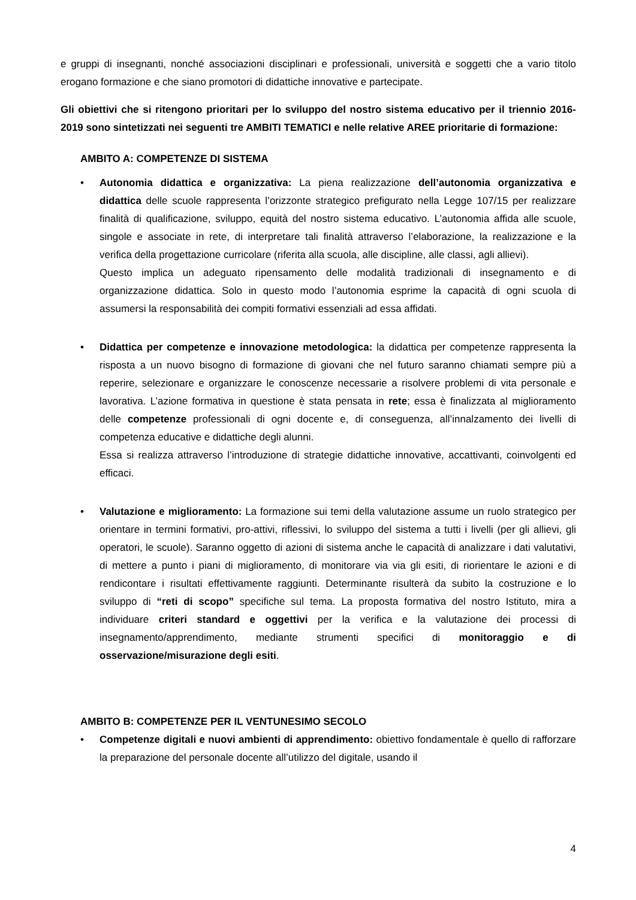e gruppi di insegnanti, nonché associazioni disciplinari e professionali, università e soggetti che a vario titolo erogano formazione e che siano promotori di didattiche innovative e partecipate.
Gli obiettivi che si ritengono prioritari per lo sviluppo del nostro sistema educativo per il triennio 2016-2019 sono sintetizzati nei seguenti tre AMBITI TEMATICI e nelle relative AREE prioritarie di formazione:
AMBITO A: COMPETENZE DI SISTEMA
• Autonomia didattica e organizzativa: La piena realizzazione dell’autonomia organizzativa e didattica delle scuole rappresenta l’orizzonte strategico prefigurato nella Legge 107/15 per realizzare finalità di qualificazione, sviluppo, equità del nostro sistema educativo. L’autonomia affida alle scuole, singole e associate in rete, di interpretare tali finalità attraverso l’elaborazione, la realizzazione e la verifica della progettazione curricolare (riferita alla scuola, alle discipline, alle classi, agli allievi).
Questo implica un adeguato ripensamento delle modalità tradizionali di insegnamento e di organizzazione didattica. Solo in questo modo l’autonomia esprime la capacità di ogni scuola di assumersi la responsabilità dei compiti formativi essenziali ad essa affidati.
• Didattica per competenze e innovazione metodologica: la didattica per competenze rappresenta la risposta a un nuovo bisogno di formazione di giovani che nel futuro saranno chiamati sempre più a reperire, selezionare e organizzare le conoscenze necessarie a risolvere problemi di vita personale e lavorativa. L’azione formativa in questione è stata pensata in rete; essa è finalizzata al miglioramento delle competenze professionali di ogni docente e, di conseguenza, all’innalzamento dei livelli di competenza educative e didattiche degli alunni.
Essa si realizza attraverso l’introduzione di strategie didattiche innovative, accattivanti, coinvolgenti ed efficaci.
• Valutazione e miglioramento: La formazione sui temi della valutazione assume un ruolo strategico per orientare in termini formativi, pro-attivi, riflessivi, lo sviluppo del sistema a tutti i livelli (per gli allievi, gli operatori, le scuole). Saranno oggetto di azioni di sistema anche le capacità di analizzare i dati valutativi, di mettere a punto i piani di miglioramento, di monitorare via via gli esiti, di riorientare le azioni e di rendicontare i risultati effettivamente raggiunti. Determinante risulterà da subito la costruzione e lo sviluppo di “reti di scopo” specifiche sul tema. La proposta formativa del nostro Istituto, mira a individuare criteri standard e oggettivi per la verifica e la valutazione dei processi di insegnamento/apprendimento, mediante strumenti specifici di monitoraggio e di osservazione/misurazione degli esiti.
AMBITO B: COMPETENZE PER IL VENTUNESIMO SECOLO
• Competenze digitali e nuovi ambienti di apprendimento: obiettivo fondamentale è quello di rafforzare la preparazione del personale docente all’utilizzo del digitale, usando il
4